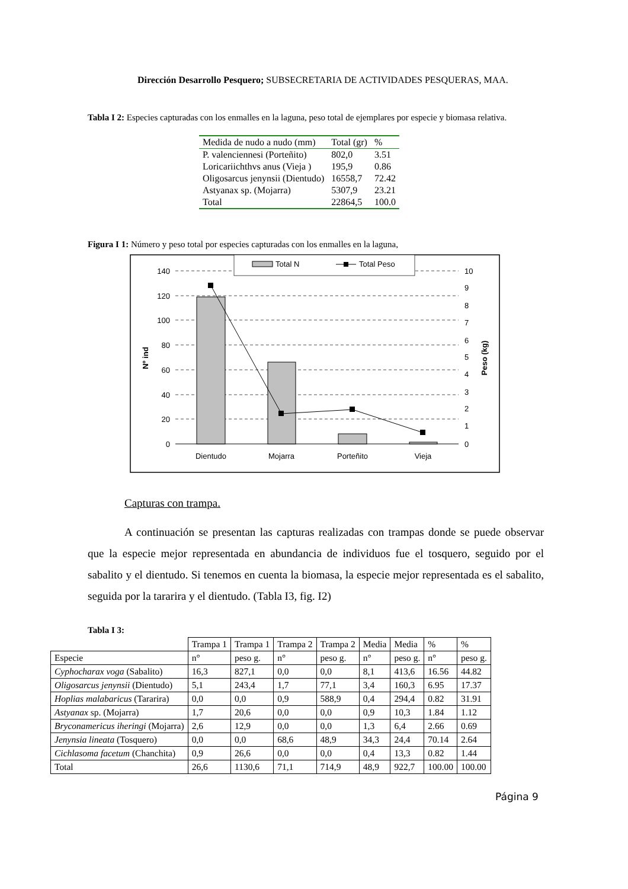Dirección Desarrollo Pesquero; SUBSECRETARIA DE ACTIVIDADES PESQUERAS, MAA.
Tabla I 2: Especies capturadas con los enmalles en la laguna, peso total de ejemplares por especie y biomasa relativa.
| Medida de nudo a nudo (mm) | Total (gr) | % |
| --- | --- | --- |
| P. valenciennesi (Porteñito) | 802,0 | 3.51 |
| Loricariichthvs anus (Vieja ) | 195,9 | 0.86 |
| Oligosarcus jenynsii (Dientudo) | 16558,7 | 72.42 |
| Astyanax sp. (Mojarra) | 5307,9 | 23.21 |
| Total | 22864,5 | 100.0 |
Figura I 1: Número y peso total por especies capturadas con los enmalles en la laguna,
Total N
Total Peso
140
120
100
80
60
40
20
0
10
9
8
7
6
5
4
3
2
1
0
Dientudo
Mojarra
Porteñito
Vieja
Nº ind
Peso (kg)
Capturas con trampa.
A continuación se presentan las capturas realizadas con trampas donde se puede observar que la especie mejor representada en abundancia de individuos fue el tosquero, seguido por el sabalito y el dientudo. Si tenemos en cuenta la biomasa, la especie mejor representada es el sabalito, seguida por la tararira y el dientudo. (Tabla I3, fig. I2)
Tabla I 3:
| | Trampa 1 | Trampa 1 | Trampa 2 | Trampa 2 | Media | Media | % | % |
| Especie | n° | peso g. | n° | peso g. | n° | peso g. | n° | peso g. |
| Cyphocharax voga (Sabalito) | 16,3 | 827,1 | 0,0 | 0,0 | 8,1 | 413,6 | 16.56 | 44.82 |
| Oligosarcus jenynsii (Dientudo) | 5,1 | 243,4 | 1,7 | 77,1 | 3,4 | 160,3 | 6.95 | 17.37 |
| Hoplias malabaricus (Tararira) | 0,0 | 0,0 | 0,9 | 588,9 | 0,4 | 294,4 | 0.82 | 31.91 |
| Astyanax sp. (Mojarra) | 1,7 | 20,6 | 0,0 | 0,0 | 0,9 | 10,3 | 1.84 | 1.12 |
| Bryconamericus iheringi (Mojarra) | 2,6 | 12,9 | 0,0 | 0,0 | 1,3 | 6,4 | 2.66 | 0.69 |
| Jenynsia lineata (Tosquero) | 0,0 | 0,0 | 68,6 | 48,9 | 34,3 | 24,4 | 70.14 | 2.64 |
| Cichlasoma facetum (Chanchita) | 0,9 | 26,6 | 0,0 | 0,0 | 0,4 | 13,3 | 0.82 | 1.44 |
| Total | 26,6 | 1130,6 | 71,1 | 714,9 | 48,9 | 922,7 | 100.00 | 100.00 |
Página 9